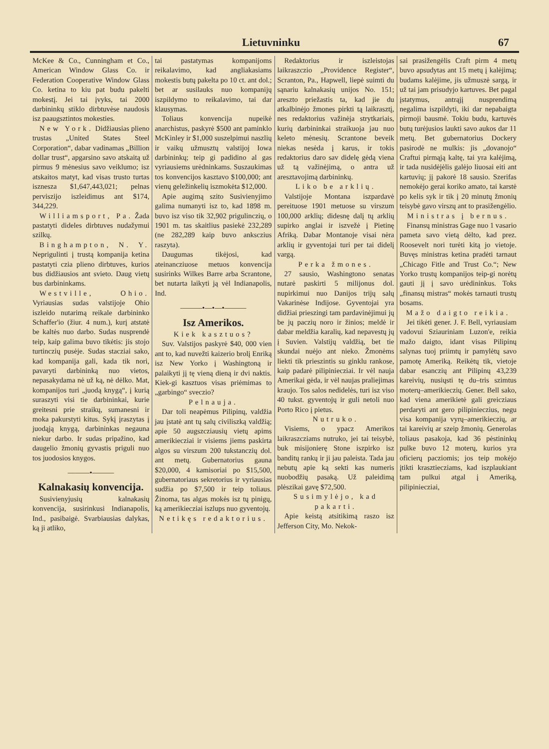Lietuvninku 67
McKee & Co., Cunningham et Co., American Window Glass Co. ir Federation Cooperative Window Glass Co. ketina to kiu pat budu pakelti mokestį. Jei tai įvyks, tai 2000 darbininkų stiklo dirbtuvėse naudosis isz paaugsztintos mokesties.
New York. Didžiausias plieno trustas „United States Steel Corporation“, dabar vadinamas „Billion dollar trust“, apgarsino savo atskaitą už pirmus 9 mėnesius savo veiklumo; isz atskaitos matyt, kad visas trusto turtas isznesza $1,647,443,021; pelnas perviszijo iszleidimus ant $174, 344,229.
Williamsport, Pa. Žada pastatyti dideles dirbtuves nudažymui szilkų.
Binghampton, N. Y. Neprigulinti į trustą kompanija ketina pastatyti czia plieno dirbtuves, kurios bus didžiausios ant svieto. Daug vietų bus darbininkams.
Westville, Ohio. Vyriausias sudas valstijoje Ohio iszleido nutarimą reikale darbininko Schaffer'io (žiur. 4 num.), kurį atstatė be kaltės nuo darbo. Sudas nusprendė teip, kaip galima buvo tikėtis: jis stojo turtinczių pusėje. Sudas stacziai sako, kad kompanija gali, kada tik nori, pavaryti darbininką nuo vietos, nepasakydama nė už ką, nė dėlko. Mat, kompanijos turi „juodą knygą“, į kurią suraszyti visi tie darbininkai, kurie greitesni prie straikų, sumanesni ir moka pakurstyti kitus. Sykį įraszytas į juodąją knygą, darbininkas negauna niekur darbo. Ir sudas pripažino, kad daugelio žmonių gyvastis priguli nuo tos juodosios knygos.
———•———
Kalnakasių konvencija.
Susivienyjusių kalnakasių konvencija, susirinkusi Indianapolis, Ind., pasibaigė. Svarbiausias dalykas, ką ji atliko,
tai pastatymas kompanijoms reikalavimo, kad angliakasiams mokestis butų pakelta po 10 ct. ant dol.; bet ar susilauks nuo kompanijų iszpildymo to reikalavimo, tai dar klausymas.
Toliaus konvencija nupeikė anarchistus, paskyrė $500 ant paminklo McKinley ir $1,000 suszelpimui naszlių ir vaikų užmusztų valstijoj Iowa darbininkų; teip gi padidino al gas vyriausiems urėdninkams. Suszaukimas tos konvencijos kasztavo $100,000; ant vienų geležinkelių iszmokėta $12,000.
Apie augimą szito Susivienyjimo galima numanyti isz to, kad 1898 m. buvo isz viso tik 32,902 prigulinczių, o 1901 m. tas skaitlius pasiekė 232,289 (ne 282,289 kaip buvo anksczius raszyta).
Daugumas tikėjosi, kad ateinancziuose metuos konvencija susirinks Wilkes Barre arba Scrantone, bet nutarta laikyti ją vėl Indianapolis, Ind.
———•—•—•———
Isz Amerikos.
Kiek kasztuos?
Suv. Valstijos paskyrė $40, 000 vien ant to, kad nuvežti kaizerio brolį Enriką isz New Yorko į Washingtoną ir palaikyti jį tę vieną dieną ir dvi naktis. Kiek-gi kasztuos visas priėmimas to „garbingo“ sveczio?
Pelnauja.
Dar toli neapėmus Pilipinų, valdžia jau įstatė ant tų salų civiliszką valdžią; apie 50 augszcziausių vietų apims amerikiecziai ir visiems jiems paskirta algos su virszum 200 tukstanczių dol. ant metų. Gubernatorius gauna $20,000, 4 kamisoriai po $15,500, gubernatoriaus sekretorius ir vyriausias sudžia po $7,500 ir teip toliaus. Žinoma, tas algas mokės isz tų pinigų, ką amerikiecziai iszlups nuo gyventojų.
Netikęs redaktorius.
Redaktorius ir iszleistojas laikraszczio „Providence Register“, Scranton, Pa., Hapwell, liepė suimti du sąnariu kalnakasių unijos No. 151; areszto priežastis ta, kad jie du atkalbinėjo žmones pirkti tą laikrasztį, nes redaktorius važinėja strytkariais, kurių darbininkai straikuoja jau nuo keleto mėnesių. Scrantone beveik niekas nesėda į karus, ir tokis redaktorius daro sav didelę gėdą viena už tą važinėjimą, o antra už aresztavojimą darbininkų.
Liko be arklių.
Valstijoje Montana iszpardavė pereituose 1901 metuose su virszum 100,000 arklių; didesnę dalį tų arklių supirko anglai ir iszvežė į Pietinę Afriką. Dabar Montanoje visai nėra arklių ir gyventojai turi per tai didelį vargą.
Perka žmones.
27 sausio, Washingtono senatas nutarė paskirti 5 milijonus dol. nupirkimui nuo Danijos trijų salų Vakarinėse Indijose. Gyventojai yra didžiai prieszingi tam pardavinėjimui jų be jų paczių noro ir žinios; meldė ir dabar meldžia karalių, kad nepavestų jų į Suvien. Valstijų valdžią, bet tie skundai nuėjo ant nieko. Žmonėms liekti tik prieszintis su ginklu rankose, kaip padarė pilipiniecziai. Ir vėl nauja Amerikai gėda, ir vėl naujas praliejimas kraujo. Tos salos nedidelės, turi isz viso 40 tukst. gyventojų ir guli netoli nuo Porto Rico į pietus.
Nutruko.
Visiems, o ypacz Amerikos laikraszcziams nutruko, jei tai teisybė, buk misijonierę Stone iszpirko isz banditų rankų ir ji jau paleista. Tada jau nebutų apie ką sekti kas numeris nuobodžių pasaką. Už paleidimą plėszikai gavę $72,500.
Susimylėjo, kad pakarti.
Apie keistą atsitikimą raszo isz Jefferson City, Mo. Nekok-
sai prasižengėlis Craft pirm 4 metų buvo apsudytas ant 15 metų į kalėjimą; budams kalėjime, jis užmuszė sargą, ir už tai jam prisudyjo kartuves. Bet pagal įstatymus, antrąjį nusprendimą negalima iszpildyti, iki dar nepabaigta pirmoji bausmė. Tokiu budu, kartuvės butų turėjusios laukti savo aukos dar 11 metų. Bet gubernatorius Dockery pasirodė ne mulkis: jis „dovanojo“ Craftui pirmąją kaltę, tai yra kalėjimą, ir tada nusidėjėlis galėjo liuosai eiti ant kartuvių; jį pakorė 18 sausio. Szerifas nemokėjo gerai koriko amato, tai karstė po kelis syk ir tik į 20 minutų žmonių teisybė gavo virszų ant to prasižengėlio.
Ministras į bernus.
Finansų ministras Gage nuo 1 vasario pameta savo vietą dėlto, kad prez. Roosevelt nori turėti kitą jo vietoje. Buvęs ministras ketina pradėti tarnaut „Chicago Fitle and Trust Co.“; New Yorko trustų kompanijos teip-gi norėtų gauti jį į savo urėdininkus. Toks „finansų mistras“ mokės tarnauti trustų bosams.
Mažo daigto reikia.
Jei tikėti gener. J. F. Bell, vyriausiam vadovui Sziauriniam Luzon'e, reikia mažo daigto, idant visas Pilipinų salynas tuoj priimtų ir pamylėtų savo pamotę Ameriką. Reikėtų tik, vietoje dabar esanczių ant Pilipinų 43,239 kareivių, nusiųsti tę du–tris szimtus moterų–amerikieczių. Gener. Bell sako, kad viena amerikietė gali greicziaus perdaryti ant gero pilipinieczius, negu visa kompanija vyrų–amerikieczių, ar tai kareivių ar szeip žmonių. Generolas toliaus pasakoja, kad 36 pėstininkų pulke buvo 12 moterų, kurios yra oficierų pacziomis; jos teip mokėjo įtikti krasztiecziams, kad iszplaukiant tam pulkui atgal į Ameriką, pilipiniecziai,